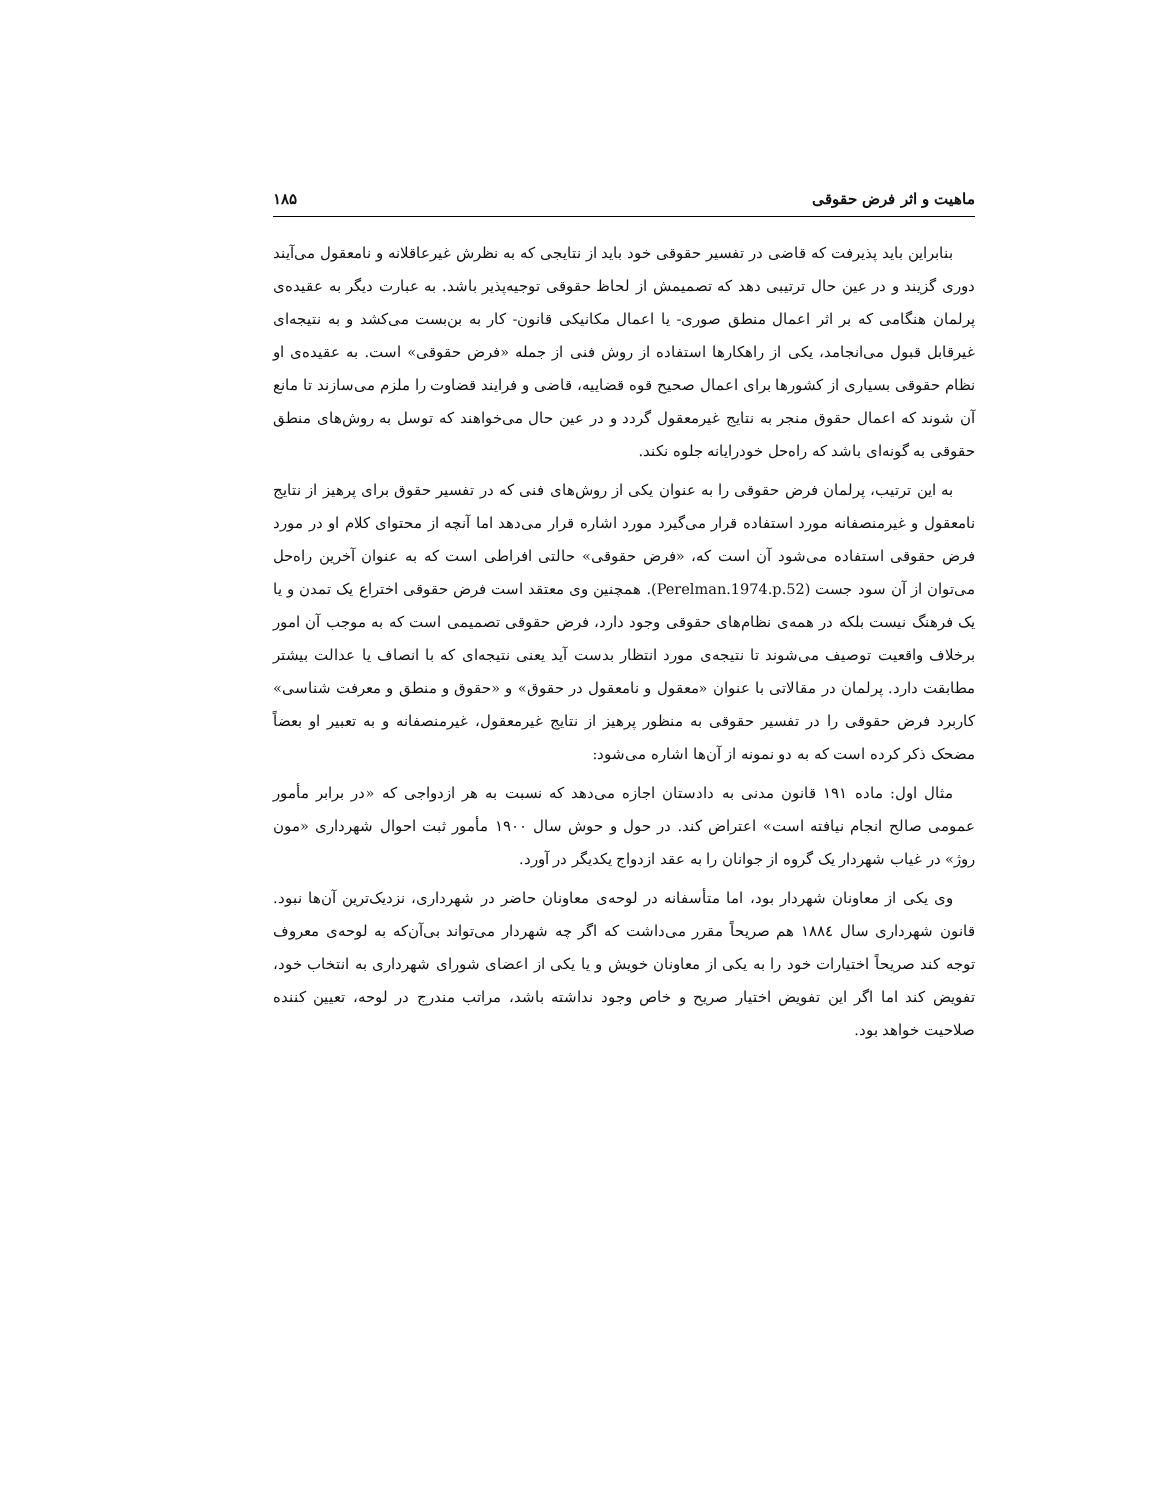ماهیت و اثر فرض حقوقی ۱۸۵
بنابراین باید پذیرفت که قاضی در تفسیر حقوقی خود باید از نتایجی که به نظرش غیرعاقلانه و نامعقول می‌آیند دوری گزیند و در عین حال ترتیبی دهد که تصمیمش از لحاظ حقوقی توجیه‌پذیر باشد. به عبارت دیگر به عقیده‌ی پرلمان هنگامی که بر اثر اعمال منطق صوری- یا اعمال مکانیکی قانون- کار به بن‌بست می‌کشد و به نتیجه‌ای غیرقابل قبول می‌انجامد، یکی از راهکارها استفاده از روش فنی از جمله «فرض حقوقی» است. به عقیده‌ی او نظام حقوقی بسیاری از کشورها برای اعمال صحیح قوه قضاییه، قاضی و فرایند قضاوت را ملزم می‌سازند تا مانع آن شوند که اعمال حقوق منجر به نتایج غیرمعقول گردد و در عین حال می‌خواهند که توسل به روش‌های منطق حقوقی به گونه‌ای باشد که راه‌حل خودرایانه جلوه نکند.
به این ترتیب، پرلمان فرض حقوقی را به عنوان یکی از روش‌های فنی که در تفسیر حقوق برای پرهیز از نتایج نامعقول و غیرمنصفانه مورد استفاده قرار می‌گیرد مورد اشاره قرار می‌دهد اما آنچه از محتوای کلام او در مورد فرض حقوقی استفاده می‌شود آن است که، «فرض حقوقی» حالتی افراطی است که به عنوان آخرین راه‌حل می‌توان از آن سود جست (Perelman.1974.p.52). همچنین وی معتقد است فرض حقوقی اختراع یک تمدن و یا یک فرهنگ نیست بلکه در همه‌ی نظام‌های حقوقی وجود دارد، فرض حقوقی تصمیمی است که به موجب آن امور برخلاف واقعیت توصیف می‌شوند تا نتیجه‌ی مورد انتظار بدست آید یعنی نتیجه‌ای که با انصاف یا عدالت بیشتر مطابقت دارد. پرلمان در مقالاتی با عنوان «معقول و نامعقول در حقوق» و «حقوق و منطق و معرفت شناسی» کاربرد فرض حقوقی را در تفسیر حقوقی به منظور پرهیز از نتایج غیرمعقول، غیرمنصفانه و به تعبیر او بعضاً مضحک ذکر کرده است که به دو نمونه از آن‌ها اشاره می‌شود:
مثال اول: ماده ۱۹۱ قانون مدنی به دادستان اجازه می‌دهد که نسبت به هر ازدواجی که «در برابر مأمور عمومی صالح انجام نیافته است» اعتراض کند. در حول و حوش سال ۱۹۰۰ مأمور ثبت احوال شهرداری «مون روژ» در غیاب شهردار یک گروه از جوانان را به عقد ازدواج یکدیگر در آورد.
وی یکی از معاونان شهردار بود، اما متأسفانه در لوحه‌ی معاونان حاضر در شهرداری، نزدیک‌ترین آن‌ها نبود. قانون شهرداری سال ۱۸۸٤ هم صریحاً مقرر می‌داشت که اگر چه شهردار می‌تواند بی‌آن‌که به لوحه‌ی معروف توجه کند صریحاً اختیارات خود را به یکی از معاونان خویش و یا یکی از اعضای شورای شهرداری به انتخاب خود، تفویض کند اما اگر این تفویض اختیار صریح و خاص وجود نداشته باشد، مراتب مندرج در لوحه، تعیین کننده صلاحیت خواهد بود.